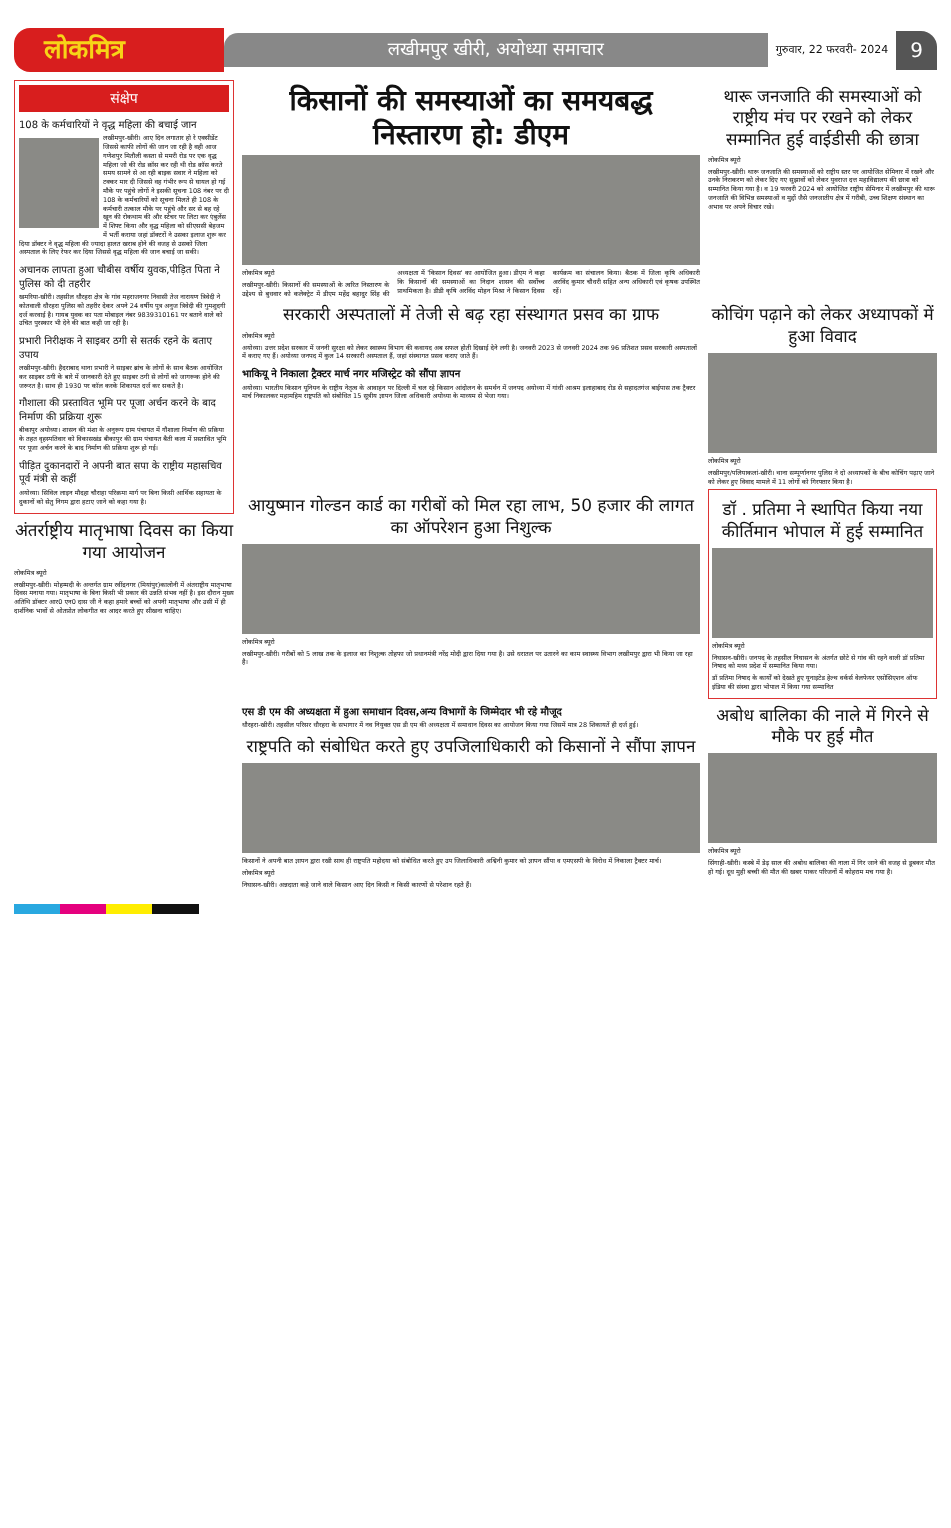लोकमित्र
लखीमपुर खीरी, अयोध्या समाचार
गुरुवार, 22 फरवरी- 2024
9
संक्षेप
108 के कर्मचारियों ने वृद्ध महिला की बचाई जान
लखीमपुर-खीरी। आए दिन लगातार हो रे एक्सीडेंट जिससे काफी लोगों की जान जा रही है वही आज गणेशपुर मितौली कस्ता से ममरी रोड पर एक वृद्ध महिला जो की रोड क्रॉस कर रही थी रोड क्रॉस करते समय सामने से आ रही बाइक सवार ने महिला को टक्कर मार दी जिससे वह गंभीर रूप से घायल हो गई मौके पर पहुंचे लोगों ने इसकी सूचना 108 नंबर पर दी 108 के कर्मचारियों को सूचना मिलते ही 108 के कर्मचारी तत्काल मौके पर पहुंचे और सर से बह रहे खून की रोकथाम की और स्टेचर पर लिटा कर एंबुलेंस में शिफ्ट किया और वृद्ध महिला को सीएससी बेहजम में भर्ती कराया जहां डॉक्टरों ने उसका इलाज शुरू कर दिया डॉक्टर ने वृद्ध महिला की ज्यादा हालत खराब होने की वजह से उसको जिला अस्पताल के लिए रेफर कर दिया जिससे वृद्ध महिला की जान बचाई जा सकी।
अचानक लापता हुआ चौबीस वर्षीय युवक,पीड़ित पिता ने पुलिस को दी तहरीर
खमरिया-खीरी। तहसील धौरहरा क्षेत्र के गांव महराजनगर निवासी तेज नारायण त्रिवेदी ने कोतवाली धौरहरा पुलिस को तहरीर देकर अपने 24 वर्षीय पुत्र अनुज त्रिवेदी की गुमशुदगी दर्ज करवाई है। गायब युवक का पता मोबाइल नंबर 9839310161 पर बताने वाले को उचित पुरस्कार भी देने की बात कही जा रही है।
प्रभारी निरीक्षक ने साइबर ठगी से सतर्क रहने के बताए उपाय
लखीमपुर-खीरी। हैदराबाद थाना प्रभारी ने साइबर ब्रांच के लोगों के साथ बैठक आयोजित कर साइबर ठगी के बारे में जानकारी देते हुए साइबर ठगी से लोगों को जागरूक होने की जरूरत है। साथ ही 1930 पर कॉल करके शिकायत दर्ज कर सकते है।
गौशाला की प्रस्तावित भूमि पर पूजा अर्चन करने के बाद निर्माण की प्रक्रिया शुरू
बीकापुर अयोध्या। शासन की मंशा के अनुरूप ग्राम पंचायत में गौशाला निर्माण की प्रक्रिया के तहत वृहस्पतिवार को विकासखंड बीकापुर की ग्राम पंचायत बैती कला में प्रस्तावित भूमि पर पूजा अर्चन करने के बाद निर्माण की प्रक्रिया शुरू हो गई।
पीड़ित दुकानदारों ने अपनी बात सपा के राष्ट्रीय महासचिव पूर्व मंत्री से कहीं
अयोध्या। सिविल लाइन मौदहा चौराहा परिक्रमा मार्ग पर बिना किसी आर्थिक सहायता के दुकानों को सेतु निगम द्वारा हटाए जाने को कहा गया है।
अंतर्राष्ट्रीय मातृभाषा दिवस का किया गया आयोजन
लोकमित्र ब्यूरो
लखीमपुर-खीरी। मोहम्मदी के अन्तर्गत ग्राम रवींद्रनगर (मियांपुर)कालोनी में अंतराष्ट्रीय मातृभाषा दिवस मनाया गया। मातृभाषा के बिना किसी भी प्रकार की उन्नति संभव नहीं है। इस दौरान मुख्य अतिथि डॉक्टर आर0 एन0 दास जी ने कहा हमारे बच्चों को अपनी मातृभाषा और उसी में ही दार्शनिक भावों से ओतप्रोत लोकगीत का आदर करते हुए सीखना चाहिए।
किसानों की समस्याओं का समयबद्ध निस्तारण हो: डीएम
लोकमित्र ब्यूरो
लखीमपुर-खीरी। किसानों की समस्याओं के त्वरित निस्तारण के उद्देश्य से बुधवार को कलेक्ट्रेट में डीएम महेंद्र बहादुर सिंह की अध्यक्षता में 'किसान दिवस' का आयोजित हुआ। डीएम ने कहा कि किसानों की समस्याओं का निदान शासन की सर्वोच्च प्राथमिकता है। डीडी कृषि अरविंद मोहन मिश्रा ने किसान दिवस कार्यक्रम का संचालन किया। बैठक में जिला कृषि अधिकारी अरविंद कुमार चौधरी सहित अन्य अधिकारी एवं कृषक उपस्थित रहें।
थारू जनजाति की समस्याओं को राष्ट्रीय मंच पर रखने को लेकर सम्मानित हुई वाईडीसी की छात्रा
लोकमित्र ब्यूरो
लखीमपुर-खीरी। थारू जनजाति की समस्याओं को राष्ट्रीय स्तर पर आयोजित सेमिनार में रखने और उनके निराकरण को लेकर दिए गए सुझावों को लेकर युवराज दत्त महाविद्यालय की छात्रा को सम्मानित किया गया है। व 19 फरवरी 2024 को आयोजित राष्ट्रीय सेमिनार में लखीमपुर की थारू जनजाति की विभिन्न समस्याओं व मुद्दों जैसे जनजातीय क्षेत्र में गरीबी, उच्च शिक्षण संस्थान का अभाव पर अपने विचार रखे।
सरकारी अस्पतालों में तेजी से बढ़ रहा संस्थागत प्रसव का ग्राफ
लोकमित्र ब्यूरो
अयोध्या। उत्तर प्रदेश सरकार में जननी सुरक्षा को लेकर स्वास्थ्य विभाग की कवायद अब सफल होती दिखाई देने लगी है। जनवरी 2023 से जनवरी 2024 तक 96 प्रतिशत प्रसव सरकारी अस्पतालों में कराए गए हैं। अयोध्या जनपद में कुल 14 सरकारी अस्पताल हैं, जहां संस्थागत प्रसव कराए जाते हैं।
भाकियू ने निकाला ट्रैक्टर मार्च नगर मजिस्ट्रेट को सौंपा ज्ञापन
अयोध्या। भारतीय किसान यूनियन के राष्ट्रीय नेतृत्व के आवाहन पर दिल्ली में चल रहे किसान आंदोलन के समर्थन में जनपद अयोध्या में गांधी आश्रम इलाहाबाद रोड से सहादतगंज बाईपास तक ट्रैक्टर मार्च निकालकर महामहिम राष्ट्रपति को संबोधित 15 सूत्रीय ज्ञापन जिला अधिकारी अयोध्या के माध्यम से भेजा गया।
कोचिंग पढ़ाने को लेकर अध्यापकों में हुआ विवाद
लोकमित्र ब्यूरो
लखीमपुर/पलियाकलां-खीरी। थाना सम्पूर्णानगर पुलिस ने दो अध्यापकों के बीच कोचिंग पढ़ाए जाने को लेकर हुए विवाद मामले में 11 लोगों को गिरफ्तार किया है।
आयुष्मान गोल्डन कार्ड का गरीबों को मिल रहा लाभ, 50 हजार की लागत का ऑपरेशन हुआ निशुल्क
लोकमित्र ब्यूरो
लखीमपुर-खीरी। गरीबों को 5 लाख तक के इलाज का निशुल्क तोहफा जो प्रधानमंत्री नरेंद्र मोदी द्वारा दिया गया है। उसे धरातल पर उतारने का काम स्वास्थ्य विभाग लखीमपुर द्वारा भी किया जा रहा है।
डॉ . प्रतिमा ने स्थापित किया नया कीर्तिमान भोपाल में हुई सम्मानित
लोकमित्र ब्यूरो
निघासन-खीरी। जनपद के तहसील निघासन के अंतर्गत छोटे से गांव की रहने वाली डॉ प्रतिमा निषाद को मध्य प्रदेश में सम्मानित किया गया।
डॉ प्रतिमा निषाद के कार्यों को देखते हुए यूनाइटेड हेल्थ वर्कर्स वेलफेयर एसोसिएशन ऑफ इंडिया की संस्था द्वारा भोपाल में किया गया सम्मानित
एस डी एम की अध्यक्षता में हुआ समाधान दिवस,अन्य विभागों के जिम्मेदार भी रहे मौजूद
धौरहरा-खीरी। तहसील परिसर धौरहरा के सभागार में नव नियुक्त एस डी एम की अध्यक्षता में समाधान दिवस का आयोजन किया गया जिसमें मात्र 28 शिकायतें ही दर्ज हुई।
राष्ट्रपति को संबोधित करते हुए उपजिलाधिकारी को किसानों ने सौंपा ज्ञापन
किसानों ने अपनी बात ज्ञापन द्वारा रखी साथ ही राष्ट्रपति महोदया को संबोधित करते हुए उप जिलाधिकारी अश्विनी कुमार को ज्ञापन सौंपा व एमएसपी के विरोध में निकाला ट्रैक्टर मार्च।
लोकमित्र ब्यूरो
निघासन-खीरी। अन्नदाता कहे जाने वाले किसान आए दिन किसी न किसी कारणों से परेशान रहते हैं।
अबोध बालिका की नाले में गिरने से मौके पर हुई मौत
लोकमित्र ब्यूरो
सिंगाही-खीरी। कस्बे में डेढ़ साल की अबोध बालिका की नाला में गिर जाने की वजह से डूबकर मौत हो गई। दूध मुही बच्ची की मौत की खबर पाकर परिजनों में कोहराम मच गया है।